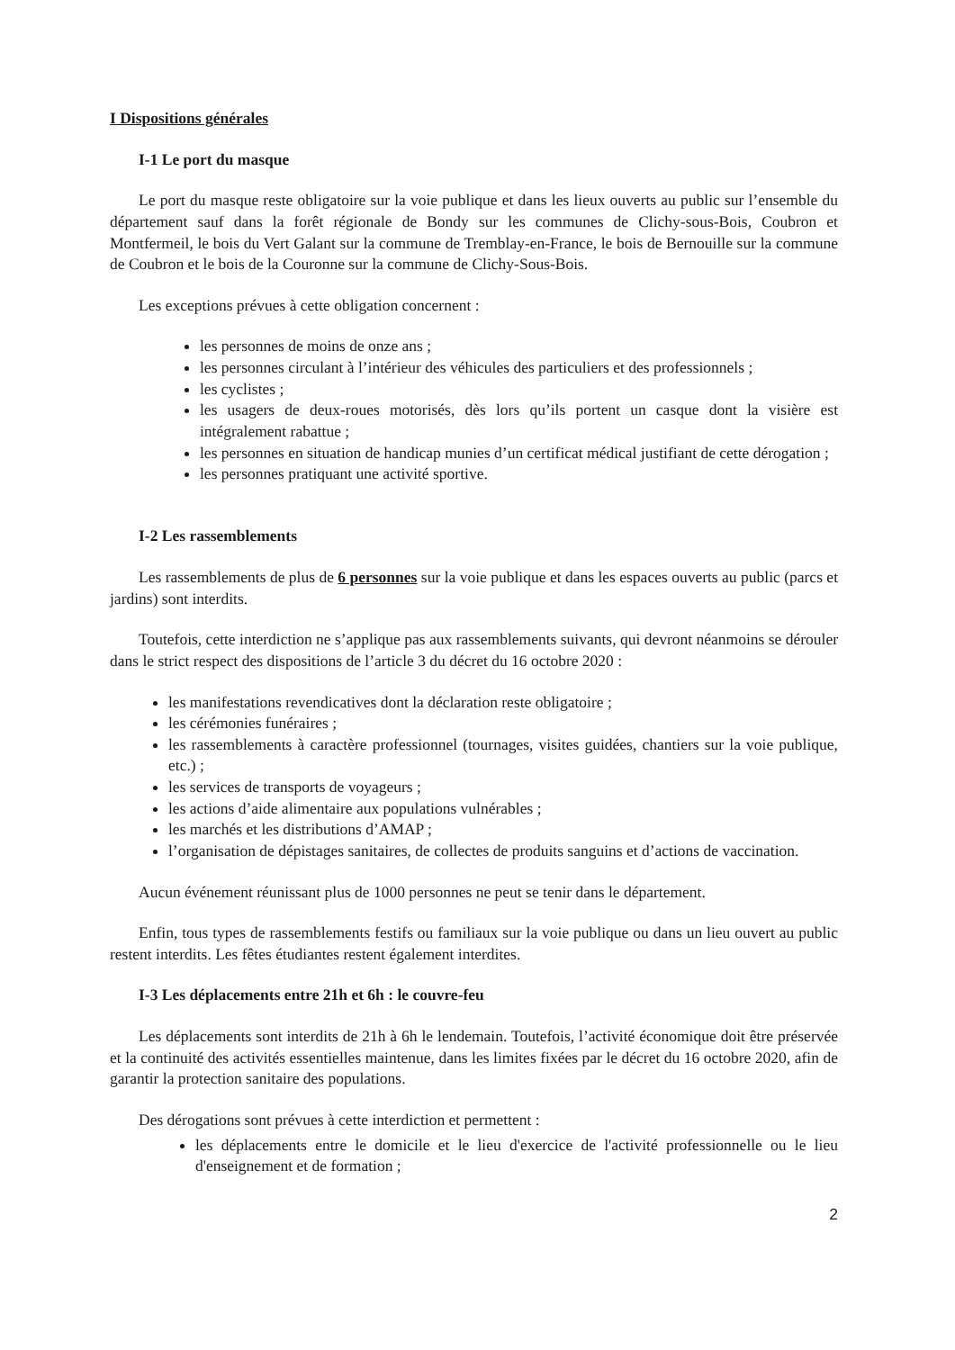I Dispositions générales
I-1 Le port du masque
Le port du masque reste obligatoire sur la voie publique et dans les lieux ouverts au public sur l’ensemble du département sauf dans la forêt régionale de Bondy sur les communes de Clichy-sous-Bois, Coubron et Montfermeil, le bois du Vert Galant sur la commune de Tremblay-en-France, le bois de Bernouille sur la commune de Coubron et le bois de la Couronne sur la commune de Clichy-Sous-Bois.
Les exceptions prévues à cette obligation concernent :
les personnes de moins de onze ans ;
les personnes circulant à l’intérieur des véhicules des particuliers et des professionnels ;
les cyclistes ;
les usagers de deux-roues motorisés, dès lors qu’ils portent un casque dont la visière est intégralement rabattue ;
les personnes en situation de handicap munies d’un certificat médical justifiant de cette dérogation ;
les personnes pratiquant une activité sportive.
I-2 Les rassemblements
Les rassemblements de plus de 6 personnes sur la voie publique et dans les espaces ouverts au public (parcs et jardins) sont interdits.
Toutefois, cette interdiction ne s’applique pas aux rassemblements suivants, qui devront néanmoins se dérouler dans le strict respect des dispositions de l’article 3 du décret du 16 octobre 2020 :
les manifestations revendicatives dont la déclaration reste obligatoire ;
les cérémonies funéraires ;
les rassemblements à caractère professionnel (tournages, visites guidées, chantiers sur la voie publique, etc.) ;
les services de transports de voyageurs ;
les actions d’aide alimentaire aux populations vulnérables ;
les marchés et les distributions d’AMAP ;
l’organisation de dépistages sanitaires, de collectes de produits sanguins et d’actions de vaccination.
Aucun événement réunissant plus de 1000 personnes ne peut se tenir dans le département.
Enfin, tous types de rassemblements festifs ou familiaux sur la voie publique ou dans un lieu ouvert au public restent interdits. Les fêtes étudiantes restent également interdites.
I-3 Les déplacements entre 21h et 6h : le couvre-feu
Les déplacements sont interdits de 21h à 6h le lendemain. Toutefois, l’activité économique doit être préservée et la continuité des activités essentielles maintenue, dans les limites fixées par le décret du 16 octobre 2020, afin de garantir la protection sanitaire des populations.
Des dérogations sont prévues à cette interdiction et permettent :
les déplacements entre le domicile et le lieu d'exercice de l'activité professionnelle ou le lieu d'enseignement et de formation ;
2